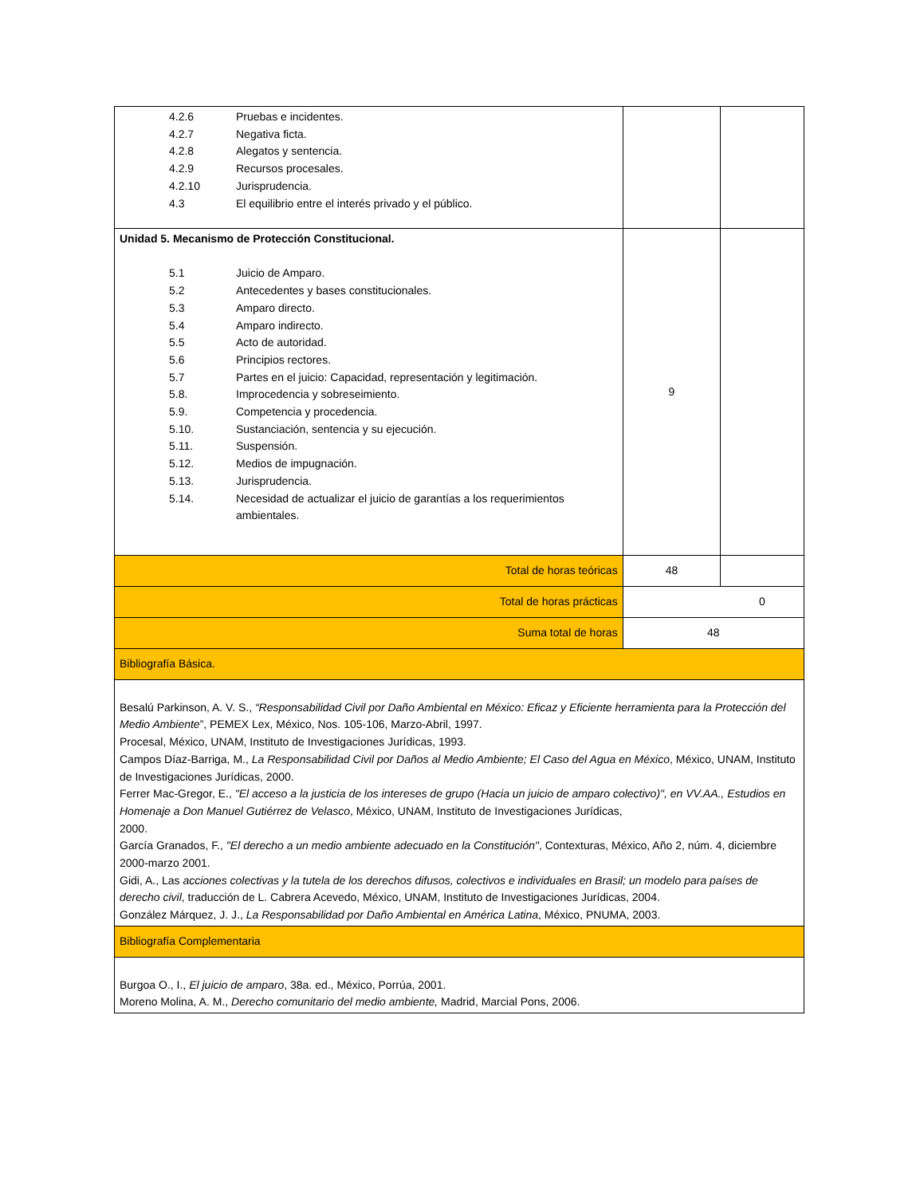| 4.2.6 Pruebas e incidentes. 4.2.7 Negativa ficta. 4.2.8 Alegatos y sentencia. 4.2.9 Recursos procesales. 4.2.10 Jurisprudencia. 4.3 El equilibrio entre el interés privado y el público. | | |
| Unidad 5. Mecanismo de Protección Constitucional. 5.1 Juicio de Amparo. 5.2 Antecedentes y bases constitucionales. 5.3 Amparo directo. 5.4 Amparo indirecto. 5.5 Acto de autoridad. 5.6 Principios rectores. 5.7 Partes en el juicio: Capacidad, representación y legitimación. 5.8. Improcedencia y sobreseimiento. 5.9. Competencia y procedencia. 5.10. Sustanciación, sentencia y su ejecución. 5.11. Suspensión. 5.12. Medios de impugnación. 5.13. Jurisprudencia. 5.14. Necesidad de actualizar el juicio de garantías a los requerimientos ambientales. | 9 | |
| Total de horas teóricas | 48 | |
| Total de horas prácticas | | 0 |
| Suma total de horas | 48 | |
| Bibliografía Básica. | | |
| Besalú Parkinson, A. V. S., “Responsabilidad Civil por Daño Ambiental en México: Eficaz y Eficiente herramienta para la Protección del Medio Ambiente ”, PEMEX Lex, México, Nos. 105-106, Marzo-Abril, 1997. Procesal, México, UNAM, Instituto de Investigaciones Jurídicas, 1993. Campos Díaz-Barriga, M., La Responsabilidad Civil por Daños al Medio Ambiente; El Caso del Agua en México , México, UNAM, Instituto de Investigaciones Jurídicas, 2000. Ferrer Mac-Gregor, E., "El acceso a la justicia de los intereses de grupo (Hacia un juicio de amparo colectivo)", en VV.AA., Estudios en Homenaje a Don Manuel Gutiérrez de Velasco , México, UNAM, Instituto de Investigaciones Jurídicas, 2000. García Granados, F., "El derecho a un medio ambiente adecuado en la Constitución" , Contexturas, México, Año 2, núm. 4, diciembre 2000-marzo 2001. Gidi, A., Las acciones colectivas y la tutela de los derechos difusos, colectivos e individuales en Brasil; un modelo para países de derecho civil , traducción de L. Cabrera Acevedo, México, UNAM, Instituto de Investigaciones Jurídicas, 2004. González Márquez, J. J., La Responsabilidad por Daño Ambiental en América Latina , México, PNUMA, 2003. | | |
| Bibliografía Complementaria | | |
| Burgoa O., I., El juicio de amparo , 38a. ed., México, Porrúa, 2001. Moreno Molina, A. M., Derecho comunitario del medio ambiente, Madrid, Marcial Pons, 2006. | | |